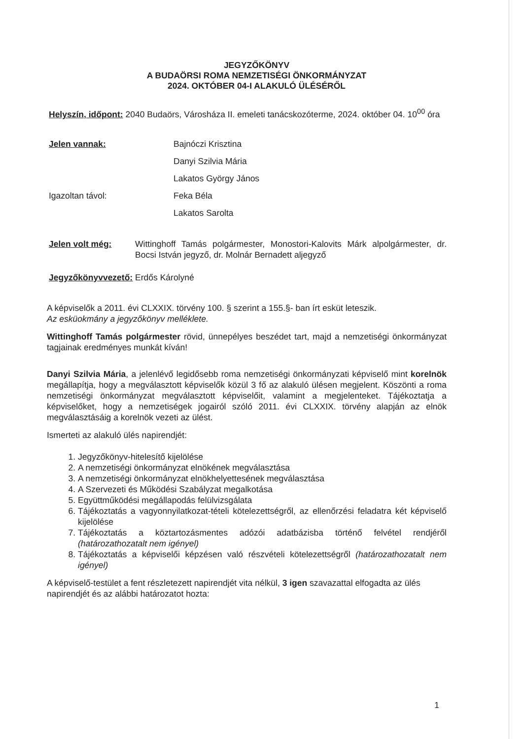JEGYZŐKÖNYV
A BUDAÖRSI ROMA NEMZETISÉGI ÖNKORMÁNYZAT
2024. OKTÓBER 04-I ALAKULÓ ÜLÉSÉRŐL
Helyszín, időpont: 2040 Budaörs, Városháza II. emeleti tanácskozóterme, 2024. október 04. 10<sup>00</sup> óra
Jelen vannak: Bajnóczi Krisztina
Danyi Szilvia Mária
Lakatos György János
Igazoltan távol: Feka Béla
Lakatos Sarolta
Jelen volt még: Wittinghoff Tamás polgármester, Monostori-Kalovits Márk alpolgármester, dr. Bocsi István jegyző, dr. Molnár Bernadett aljegyző
Jegyzőkönyvvezető: Erdős Károlyné
A képviselők a 2011. évi CLXXIX. törvény 100. § szerint a 155.§- ban írt esküt leteszik.
Az esküokmány a jegyzőkönyv melléklete.
Wittinghoff Tamás polgármester rövid, ünnepélyes beszédet tart, majd a nemzetiségi önkormányzat tagjainak eredményes munkát kíván!
Danyi Szilvia Mária, a jelenlévő legidősebb roma nemzetiségi önkormányzati képviselő mint korelnök megállapítja, hogy a megválasztott képviselők közül 3 fő az alakuló ülésen megjelent. Köszönti a roma nemzetiségi önkormányzat megválasztott képviselőit, valamint a megjelenteket. Tájékoztatja a képviselőket, hogy a nemzetiségek jogairól szóló 2011. évi CLXXIX. törvény alapján az elnök megválasztásáig a korelnök vezeti az ülést.
Ismerteti az alakuló ülés napirendjét:
1. Jegyzőkönyv-hitelesítő kijelölése
2. A nemzetiségi önkormányzat elnökének megválasztása
3. A nemzetiségi önkormányzat elnökhelyettesének megválasztása
4. A Szervezeti és Működési Szabályzat megalkotása
5. Együttműködési megállapodás felülvizsgálata
6. Tájékoztatás a vagyonnyilatkozat-tételi kötelezettségről, az ellenőrzési feladatra két képviselő kijelölése
7. Tájékoztatás a köztartozásmentes adózói adatbázisba történő felvétel rendjéről (határozathozatalt nem igényel)
8. Tájékoztatás a képviselői képzésen való részvételi kötelezettségről (határozathozatalt nem igényel)
A képviselő-testület a fent részletezett napirendjét vita nélkül, 3 igen szavazattal elfogadta az ülés napirendjét és az alábbi határozatot hozta:
1